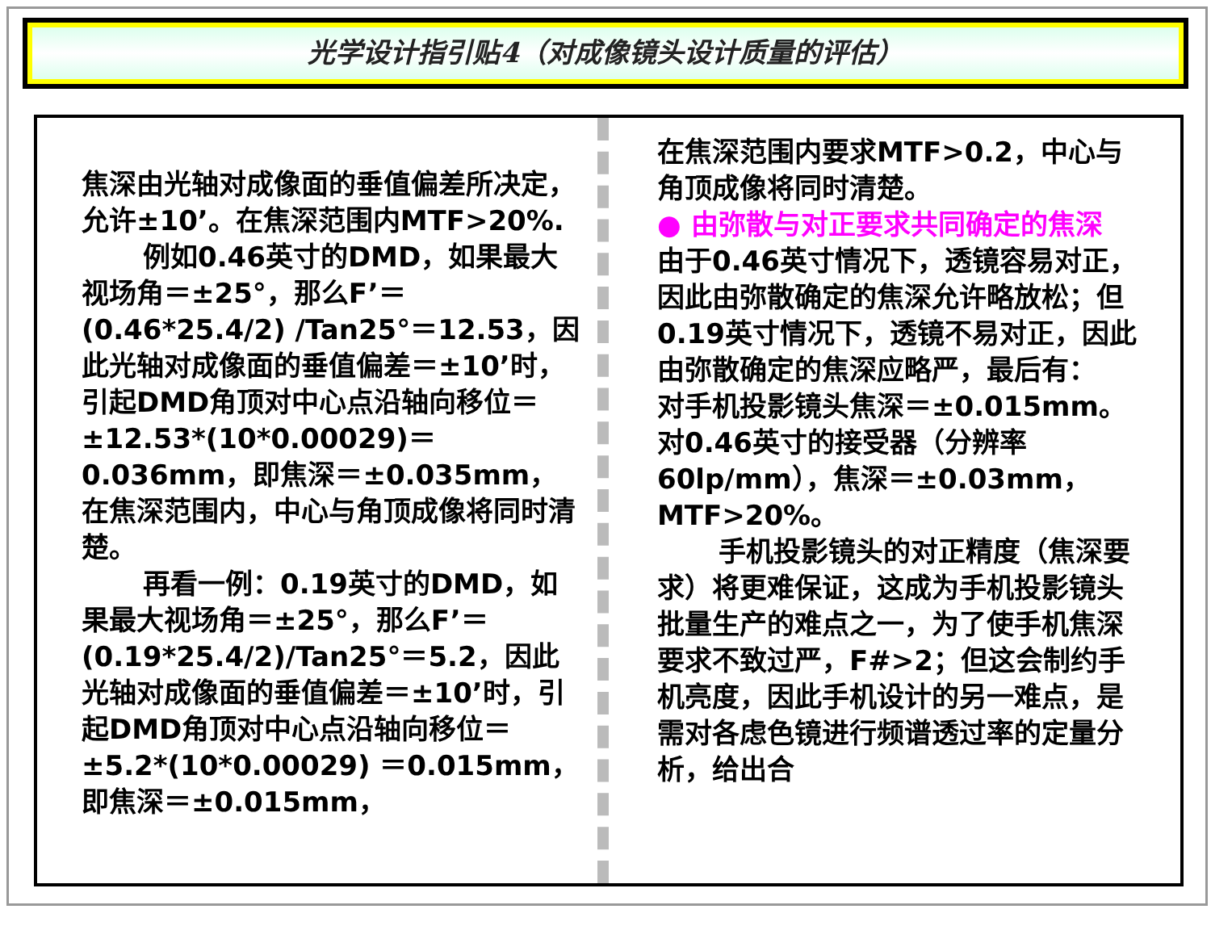光学设计指引贴4（对成像镜头设计质量的评估）
焦深由光轴对成像面的垂值偏差所决定，允许±10’。在焦深范围内MTF>20%.
例如0.46英寸的DMD，如果最大视场角＝±25°，那么F’＝(0.46*25.4/2) /Tan25°＝12.53，因此光轴对成像面的垂值偏差＝±10’时，引起DMD角顶对中心点沿轴向移位＝±12.53*(10*0.00029)＝0.036mm，即焦深＝±0.035mm，在焦深范围内，中心与角顶成像将同时清楚。
再看一例：0.19英寸的DMD，如果最大视场角＝±25°，那么F’＝(0.19*25.4/2)/Tan25°＝5.2，因此光轴对成像面的垂值偏差＝±10’时，引起DMD角顶对中心点沿轴向移位＝±5.2*(10*0.00029) ＝0.015mm，即焦深＝±0.015mm，
在焦深范围内要求MTF>0.2，中心与角顶成像将同时清楚。
● 由弥散与对正要求共同确定的焦深
由于0.46英寸情况下，透镜容易对正，因此由弥散确定的焦深允许略放松；但0.19英寸情况下，透镜不易对正，因此由弥散确定的焦深应略严，最后有：
对手机投影镜头焦深＝±0.015mm。对0.46英寸的接受器（分辨率60lp/mm），焦深＝±0.03mm，MTF>20%。
手机投影镜头的对正精度（焦深要求）将更难保证，这成为手机投影镜头批量生产的难点之一，为了使手机焦深要求不致过严，F#>2；但这会制约手机亮度，因此手机设计的另一难点，是需对各虑色镜进行频谱透过率的定量分析，给出合